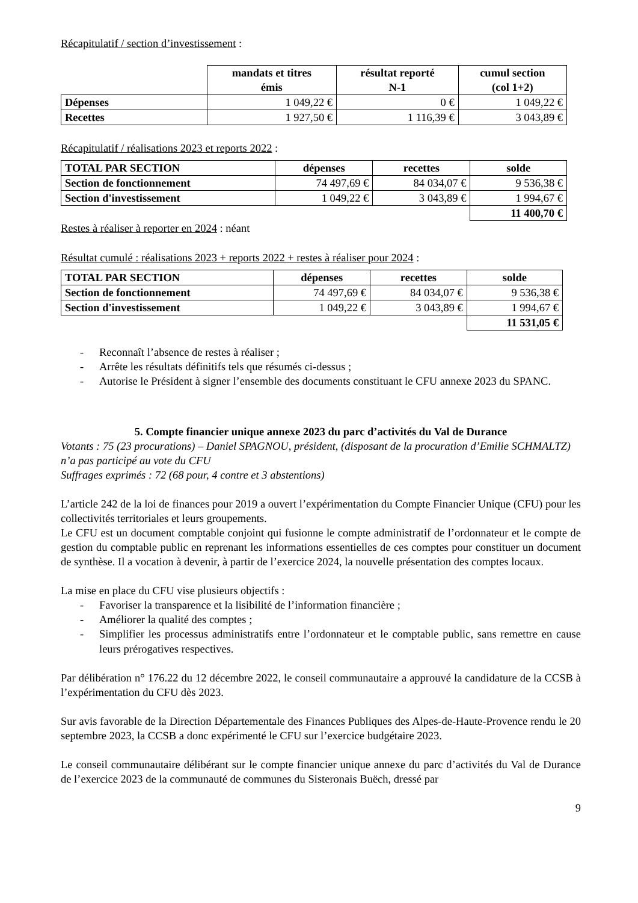Récapitulatif / section d’investissement :
| | mandats et titres émis | résultat reporté N-1 | cumul section (col 1+2) |
| Dépenses | 1 049,22 € | 0 € | 1 049,22 € |
| Recettes | 1 927,50 € | 1 116,39 € | 3 043,89 € |
Récapitulatif / réalisations 2023 et reports 2022 :
| TOTAL PAR SECTION | dépenses | recettes | solde |
| --- | --- | --- | --- |
| Section de fonctionnement | 74 497,69 € | 84 034,07 € | 9 536,38 € |
| Section d'investissement | 1 049,22 € | 3 043,89 € | 1 994,67 € |
| | | | 11 400,70 € |
Restes à réaliser à reporter en 2024 : néant
Résultat cumulé : réalisations 2023 + reports 2022 + restes à réaliser pour 2024 :
| TOTAL PAR SECTION | dépenses | recettes | solde |
| --- | --- | --- | --- |
| Section de fonctionnement | 74 497,69 € | 84 034,07 € | 9 536,38 € |
| Section d'investissement | 1 049,22 € | 3 043,89 € | 1 994,67 € |
| | | | 11 531,05 € |
- Reconnaît l’absence de restes à réaliser ;
- Arrête les résultats définitifs tels que résumés ci-dessus ;
- Autorise le Président à signer l’ensemble des documents constituant le CFU annexe 2023 du SPANC.
5. Compte financier unique annexe 2023 du parc d’activités du Val de Durance
Votants : 75 (23 procurations) – Daniel SPAGNOU, président, (disposant de la procuration d’Emilie SCHMALTZ) n’a pas participé au vote du CFU
Suffrages exprimés : 72 (68 pour, 4 contre et 3 abstentions)
L’article 242 de la loi de finances pour 2019 a ouvert l’expérimentation du Compte Financier Unique (CFU) pour les collectivités territoriales et leurs groupements.
Le CFU est un document comptable conjoint qui fusionne le compte administratif de l’ordonnateur et le compte de gestion du comptable public en reprenant les informations essentielles de ces comptes pour constituer un document de synthèse. Il a vocation à devenir, à partir de l’exercice 2024, la nouvelle présentation des comptes locaux.
La mise en place du CFU vise plusieurs objectifs :
- Favoriser la transparence et la lisibilité de l’information financière ;
- Améliorer la qualité des comptes ;
- Simplifier les processus administratifs entre l’ordonnateur et le comptable public, sans remettre en cause leurs prérogatives respectives.
Par délibération n° 176.22 du 12 décembre 2022, le conseil communautaire a approuvé la candidature de la CCSB à l’expérimentation du CFU dès 2023.
Sur avis favorable de la Direction Départementale des Finances Publiques des Alpes-de-Haute-Provence rendu le 20 septembre 2023, la CCSB a donc expérimenté le CFU sur l’exercice budgétaire 2023.
Le conseil communautaire délibérant sur le compte financier unique annexe du parc d’activités du Val de Durance de l’exercice 2023 de la communauté de communes du Sisteronais Buëch, dressé par
9